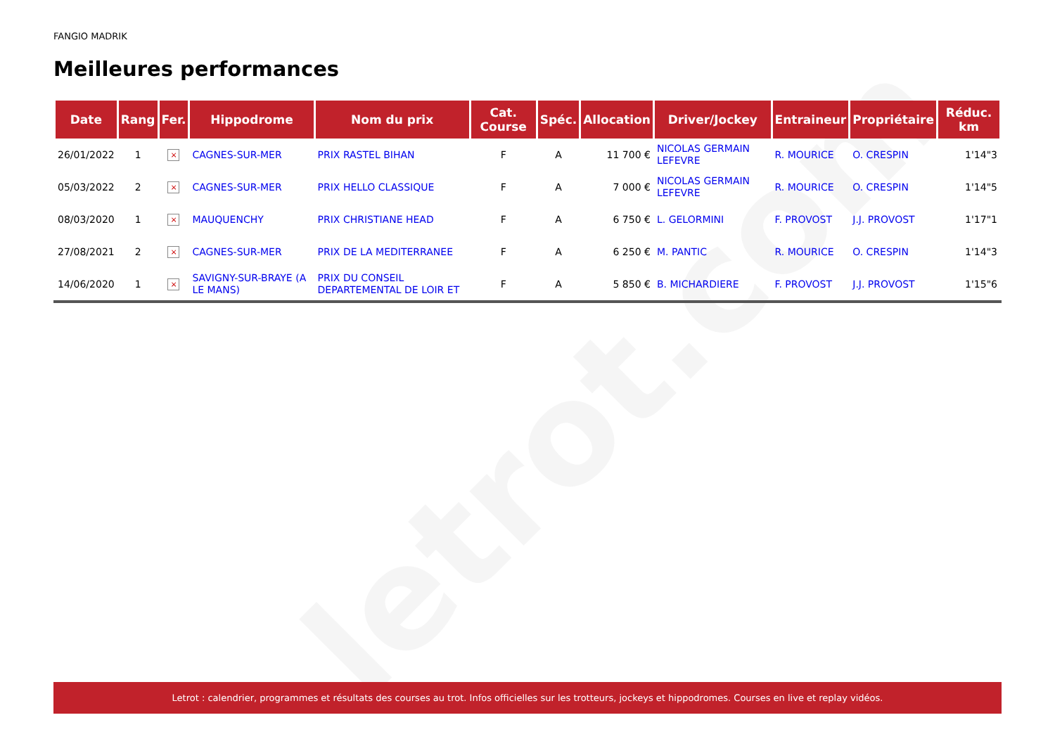letrot.com
FANGIO MADRIK
Meilleures performances
| Date | Rang | Fer. | Hippodrome | Nom du prix | Cat. Course | Spéc. | Allocation | Driver/Jockey | Entraineur | Propriétaire | Réduc. km |
| --- | --- | --- | --- | --- | --- | --- | --- | --- | --- | --- | --- |
| 26/01/2022 | 1 | × | CAGNES-SUR-MER | PRIX RASTEL BIHAN | F | A | 11 700 € | NICOLAS GERMAIN LEFEVRE | R. MOURICE | O. CRESPIN | 1'14"3 |
| 05/03/2022 | 2 | × | CAGNES-SUR-MER | PRIX HELLO CLASSIQUE | F | A | 7 000 € | NICOLAS GERMAIN LEFEVRE | R. MOURICE | O. CRESPIN | 1'14"5 |
| 08/03/2020 | 1 | × | MAUQUENCHY | PRIX CHRISTIANE HEAD | F | A | 6 750 € | L. GELORMINI | F. PROVOST | J.J. PROVOST | 1'17"1 |
| 27/08/2021 | 2 | × | CAGNES-SUR-MER | PRIX DE LA MEDITERRANEE | F | A | 6 250 € | M. PANTIC | R. MOURICE | O. CRESPIN | 1'14"3 |
| 14/06/2020 | 1 | × | SAVIGNY-SUR-BRAYE (A LE MANS) | PRIX DU CONSEIL DEPARTEMENTAL DE LOIR ET | F | A | 5 850 € | B. MICHARDIERE | F. PROVOST | J.J. PROVOST | 1'15"6 |
Letrot : calendrier, programmes et résultats des courses au trot. Infos officielles sur les trotteurs, jockeys et hippodromes. Courses en live et replay vidéos.